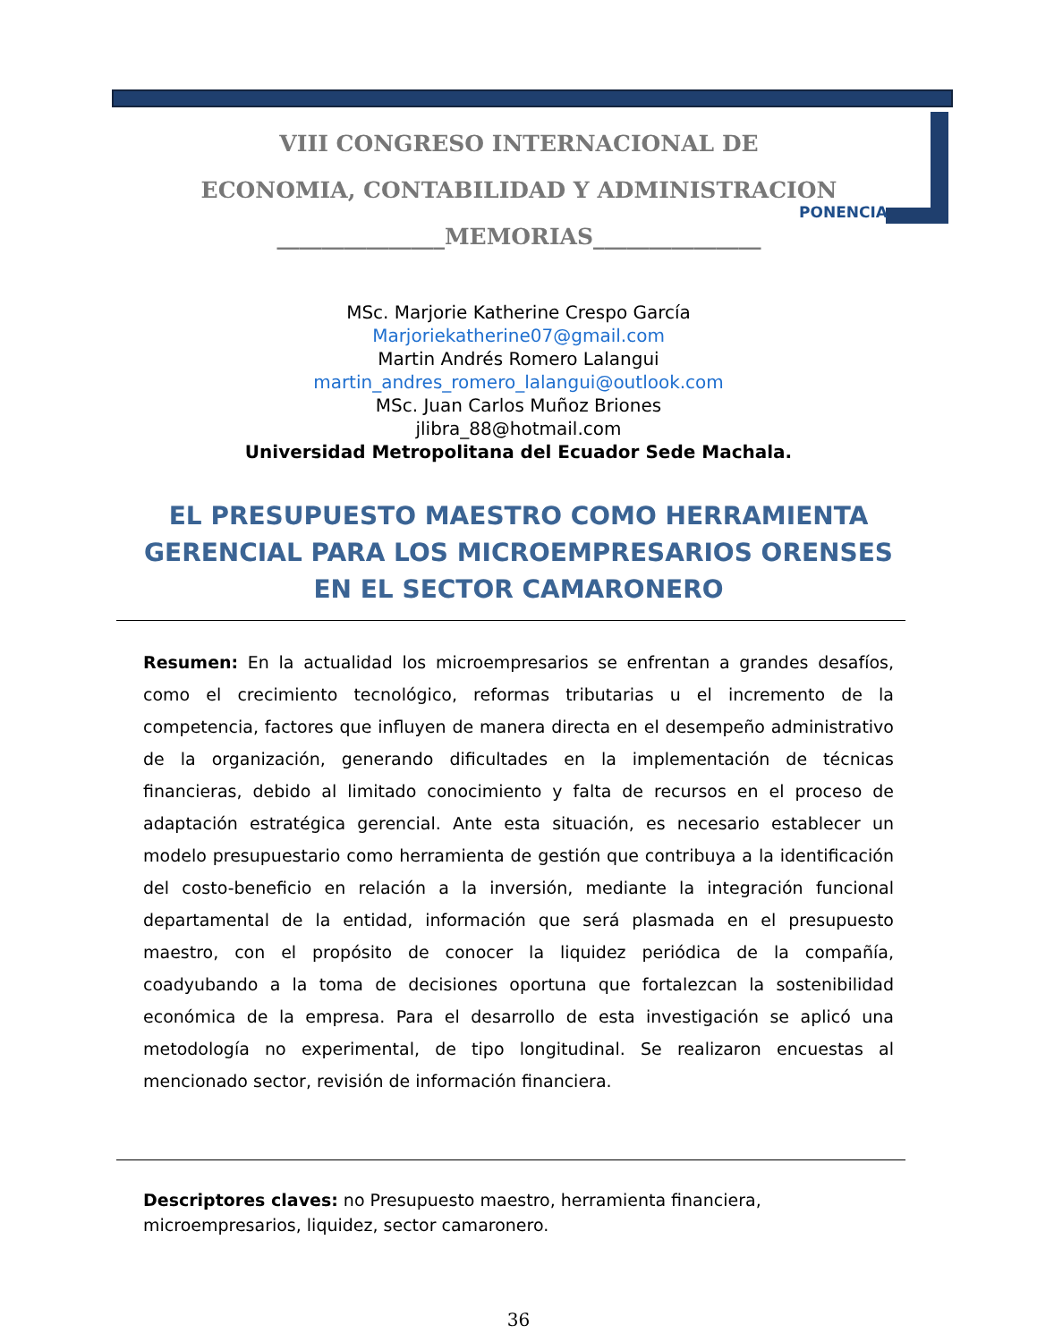VIII CONGRESO INTERNACIONAL DE
ECONOMIA, CONTABILIDAD Y ADMINISTRACION
_______________MEMORIAS_______________
PONENCIA
MSc. Marjorie Katherine Crespo García
Marjoriekatherine07@gmail.com
Martin Andrés Romero Lalangui
martin_andres_romero_lalangui@outlook.com
MSc. Juan Carlos Muñoz Briones
jlibra_88@hotmail.com
Universidad Metropolitana del Ecuador Sede Machala.
EL PRESUPUESTO MAESTRO COMO HERRAMIENTA GERENCIAL PARA LOS MICROEMPRESARIOS ORENSES EN EL SECTOR CAMARONERO
Resumen: En la actualidad los microempresarios se enfrentan a grandes desafíos, como el crecimiento tecnológico, reformas tributarias u el incremento de la competencia, factores que influyen de manera directa en el desempeño administrativo de la organización, generando dificultades en la implementación de técnicas financieras, debido al limitado conocimiento y falta de recursos en el proceso de adaptación estratégica gerencial. Ante esta situación, es necesario establecer un modelo presupuestario como herramienta de gestión que contribuya a la identificación del costo-beneficio en relación a la inversión, mediante la integración funcional departamental de la entidad, información que será plasmada en el presupuesto maestro, con el propósito de conocer la liquidez periódica de la compañía, coadyubando a la toma de decisiones oportuna que fortalezcan la sostenibilidad económica de la empresa. Para el desarrollo de esta investigación se aplicó una metodología no experimental, de tipo longitudinal. Se realizaron encuestas al mencionado sector, revisión de información financiera.
Descriptores claves: no Presupuesto maestro, herramienta financiera, microempresarios, liquidez, sector camaronero.
36